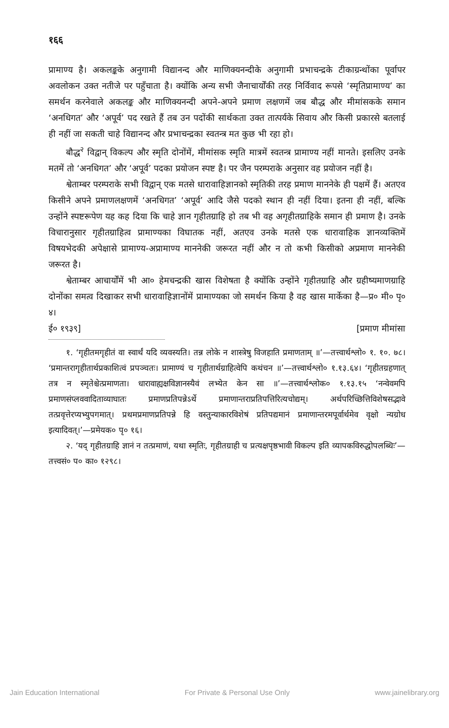१६६
प्रामाण्य है। अकलङ्कके अनुगामी विद्यानन्द और माणिक्यनन्दीके अनुगामी प्रभाचन्द्रके टीकाग्रन्थोंका पूर्वापर अवलोकन उक्त नतीजे पर पहुँचाता है। क्योंकि अन्य सभी जैनाचार्योंकी तरह निर्विवाद रूपसे ‘स्मृतिप्रामाण्य’ का समर्थन करनेवाले अकलङ्क और माणिक्यनन्दी अपने-अपने प्रमाण लक्षणमें जब बौद्ध और मीमांसकके समान ‘अनधिगत’ और ‘अपूर्व’ पद रखते हैं तब उन पदोंकी सार्थकता उक्त तात्पर्यके सिवाय और किसी प्रकारसे बतलाई ही नहीं जा सकती चाहे विद्यानन्द और प्रभाचन्द्रका स्वतन्त्र मत कुछ भी रहा हो।
बौद्ध<sup>२</sup> विद्वान् विकल्प और स्मृति दोनोंमें, मीमांसक स्मृति मात्रमें स्वतन्त्र प्रामाण्य नहीं मानते। इसलिए उनके मतमें तो ‘अनधिगत’ और ‘अपूर्व’ पदका प्रयोजन स्पष्ट है। पर जैन परम्पराके अनुसार वह प्रयोजन नहीं है।
श्वेताम्बर परम्पराके सभी विद्वान् एक मतसे धारावाहिज्ञानको स्मृतिकी तरह प्रमाण माननेके ही पक्षमें हैं। अतएव किसीने अपने प्रमाणलक्षणमें ‘अनधिगत’ ‘अपूर्व’ आदि जैसे पदको स्थान ही नहीं दिया। इतना ही नहीं, बल्कि उन्होंने स्पष्टरूपेण यह कह दिया कि चाहे ज्ञान गृहीतग्राहि हो तब भी वह अगृहीतग्राहिके समान ही प्रमाण है। उनके विचारानुसार गृहीतग्राहित्व प्रामाण्यका विघातक नहीं, अतएव उनके मतसे एक धारावाहिक ज्ञानव्यक्तिमें विषयभेदकी अपेक्षासे प्रामाण्य-अप्रामाण्य माननेकी जरूरत नहीं और न तो कभी किसीको अप्रमाण माननेकी जरूरत है।
श्वेताम्बर आचार्योंमें भी आ० हेमचन्द्रकी खास विशेषता है क्योंकि उन्होंने गृहीतग्राहि और ग्रहीष्यमाणग्राहि दोनोंका समत्व दिखाकर सभी धारावाहिज्ञानोंमें प्रामाण्यका जो समर्थन किया है वह खास मार्केका है—प्र० मी० पृ० ४।
ई० १९३९] [प्रमाण मीमांसा
१. ‘गृहीतमगृहीतं वा स्वार्थं यदि व्यवस्यति। तन्न लोके न शास्त्रेषु विजहाति प्रमाणताम् ॥’—तत्त्वार्थश्लो० १. १०. ७८। ‘प्रमान्तरागृहीतार्थप्रकाशित्वं प्रपञ्चतः। प्रामाण्यं च गृहीतार्थग्राहित्वेपि कथंचन ॥’—तत्त्वार्थश्लो० १.१३.६४। ‘गृहीतग्रहणात् तत्र न स्मृतेश्चेत्प्रमाणता। धारावाह्यक्षविज्ञानस्यैवं लभ्येत केन सा ॥’—तत्त्वार्थश्लोक० १.१३.१५ ‘नन्वेवमपि प्रमाणसंप्लववादिताव्याघातः प्रमाणप्रतिपन्नेऽर्थे प्रमाणान्तराप्रतिपत्तिरित्यचोद्यम्। अर्थपरिच्छित्तिविशेषसद्भावे तत्प्रवृत्तेरप्यभ्युपगमात्। प्रथमप्रमाणप्रतिपन्ने हि वस्तुन्याकारविशेषं प्रतिपद्यमानं प्रमाणान्तरमपूर्वार्थमेव वृक्षो न्यग्रोध इत्यादिवत्।’—प्रमेयक० पृ० १६।
२. ‘यद् गृहीतग्राहि ज्ञानं न तत्प्रमाणं, यथा स्मृतिः, गृहीतग्राही च प्रत्यक्षपृष्ठभावी विकल्प इति व्यापकविरुद्धोपलब्धिः’—तत्त्वसं० प० का० १२९८।
Jain Education International For Private & Personal Use Only www.jainelibrary.org